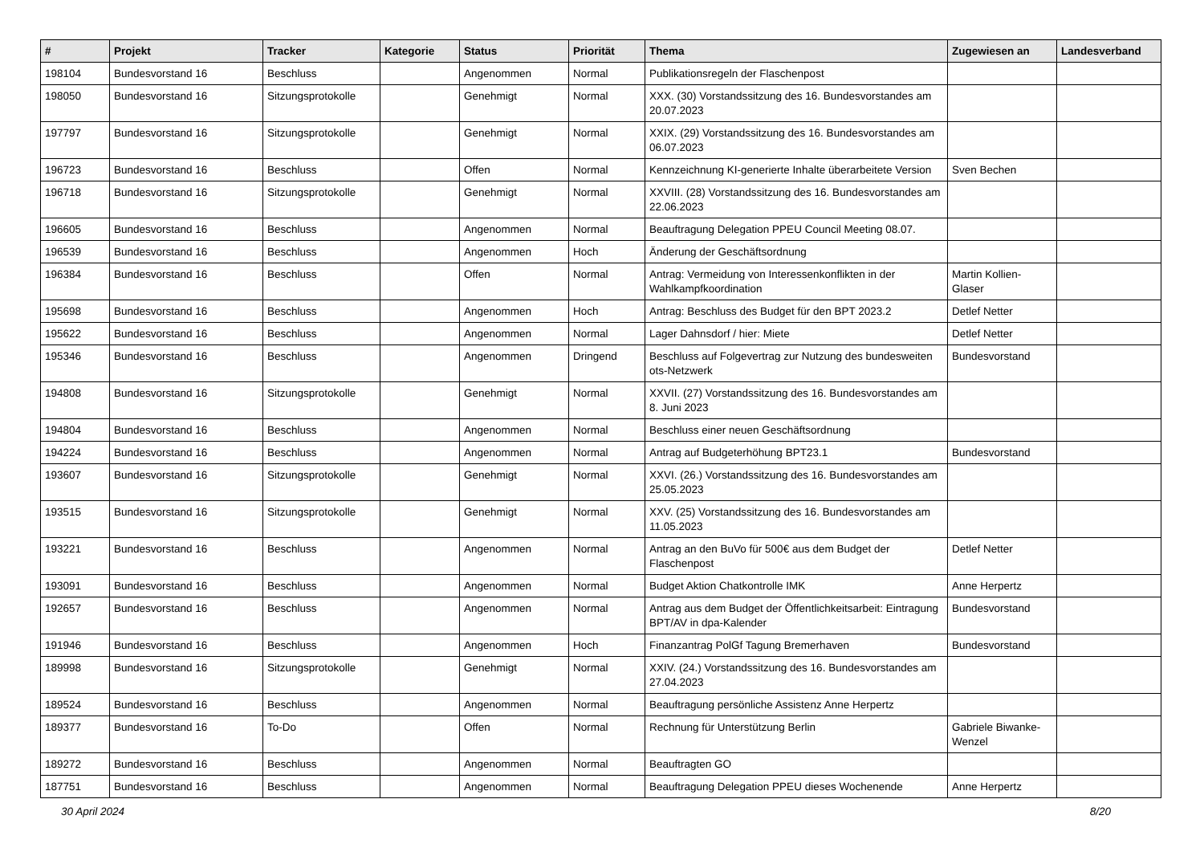| # | Projekt | Tracker | Kategorie | Status | Priorität | Thema | Zugewiesen an | Landesverband |
| --- | --- | --- | --- | --- | --- | --- | --- | --- |
| 198104 | Bundesvorstand 16 | Beschluss | | Angenommen | Normal | Publikationsregeln der Flaschenpost | | |
| 198050 | Bundesvorstand 16 | Sitzungsprotokolle | | Genehmigt | Normal | XXX. (30) Vorstandssitzung des 16. Bundesvorstandes am 20.07.2023 | | |
| 197797 | Bundesvorstand 16 | Sitzungsprotokolle | | Genehmigt | Normal | XXIX. (29) Vorstandssitzung des 16. Bundesvorstandes am 06.07.2023 | | |
| 196723 | Bundesvorstand 16 | Beschluss | | Offen | Normal | Kennzeichnung KI-generierte Inhalte überarbeitete Version | Sven Bechen | |
| 196718 | Bundesvorstand 16 | Sitzungsprotokolle | | Genehmigt | Normal | XXVIII. (28) Vorstandssitzung des 16. Bundesvorstandes am 22.06.2023 | | |
| 196605 | Bundesvorstand 16 | Beschluss | | Angenommen | Normal | Beauftragung Delegation PPEU Council Meeting 08.07. | | |
| 196539 | Bundesvorstand 16 | Beschluss | | Angenommen | Hoch | Änderung der Geschäftsordnung | | |
| 196384 | Bundesvorstand 16 | Beschluss | | Offen | Normal | Antrag: Vermeidung von Interessenkonflikten in der Wahlkampfkoordination | Martin Kollien-Glaser | |
| 195698 | Bundesvorstand 16 | Beschluss | | Angenommen | Hoch | Antrag: Beschluss des Budget für den BPT 2023.2 | Detlef Netter | |
| 195622 | Bundesvorstand 16 | Beschluss | | Angenommen | Normal | Lager Dahnsdorf / hier: Miete | Detlef Netter | |
| 195346 | Bundesvorstand 16 | Beschluss | | Angenommen | Dringend | Beschluss auf Folgevertrag zur Nutzung des bundesweiten ots-Netzwerk | Bundesvorstand | |
| 194808 | Bundesvorstand 16 | Sitzungsprotokolle | | Genehmigt | Normal | XXVII. (27) Vorstandssitzung des 16. Bundesvorstandes am 8. Juni 2023 | | |
| 194804 | Bundesvorstand 16 | Beschluss | | Angenommen | Normal | Beschluss einer neuen Geschäftsordnung | | |
| 194224 | Bundesvorstand 16 | Beschluss | | Angenommen | Normal | Antrag auf Budgeterhöhung BPT23.1 | Bundesvorstand | |
| 193607 | Bundesvorstand 16 | Sitzungsprotokolle | | Genehmigt | Normal | XXVI. (26.) Vorstandssitzung des 16. Bundesvorstandes am 25.05.2023 | | |
| 193515 | Bundesvorstand 16 | Sitzungsprotokolle | | Genehmigt | Normal | XXV. (25) Vorstandssitzung des 16. Bundesvorstandes am 11.05.2023 | | |
| 193221 | Bundesvorstand 16 | Beschluss | | Angenommen | Normal | Antrag an den BuVo für 500€ aus dem Budget der Flaschenpost | Detlef Netter | |
| 193091 | Bundesvorstand 16 | Beschluss | | Angenommen | Normal | Budget Aktion Chatkontrolle IMK | Anne Herpertz | |
| 192657 | Bundesvorstand 16 | Beschluss | | Angenommen | Normal | Antrag aus dem Budget der Öffentlichkeitsarbeit: Eintragung BPT/AV in dpa-Kalender | Bundesvorstand | |
| 191946 | Bundesvorstand 16 | Beschluss | | Angenommen | Hoch | Finanzantrag PolGf Tagung Bremerhaven | Bundesvorstand | |
| 189998 | Bundesvorstand 16 | Sitzungsprotokolle | | Genehmigt | Normal | XXIV. (24.) Vorstandssitzung des 16. Bundesvorstandes am 27.04.2023 | | |
| 189524 | Bundesvorstand 16 | Beschluss | | Angenommen | Normal | Beauftragung persönliche Assistenz Anne Herpertz | | |
| 189377 | Bundesvorstand 16 | To-Do | | Offen | Normal | Rechnung für Unterstützung Berlin | Gabriele Biwanke-Wenzel | |
| 189272 | Bundesvorstand 16 | Beschluss | | Angenommen | Normal | Beauftragten GO | | |
| 187751 | Bundesvorstand 16 | Beschluss | | Angenommen | Normal | Beauftragung Delegation PPEU dieses Wochenende | Anne Herpertz | |
30 April 2024 8/20